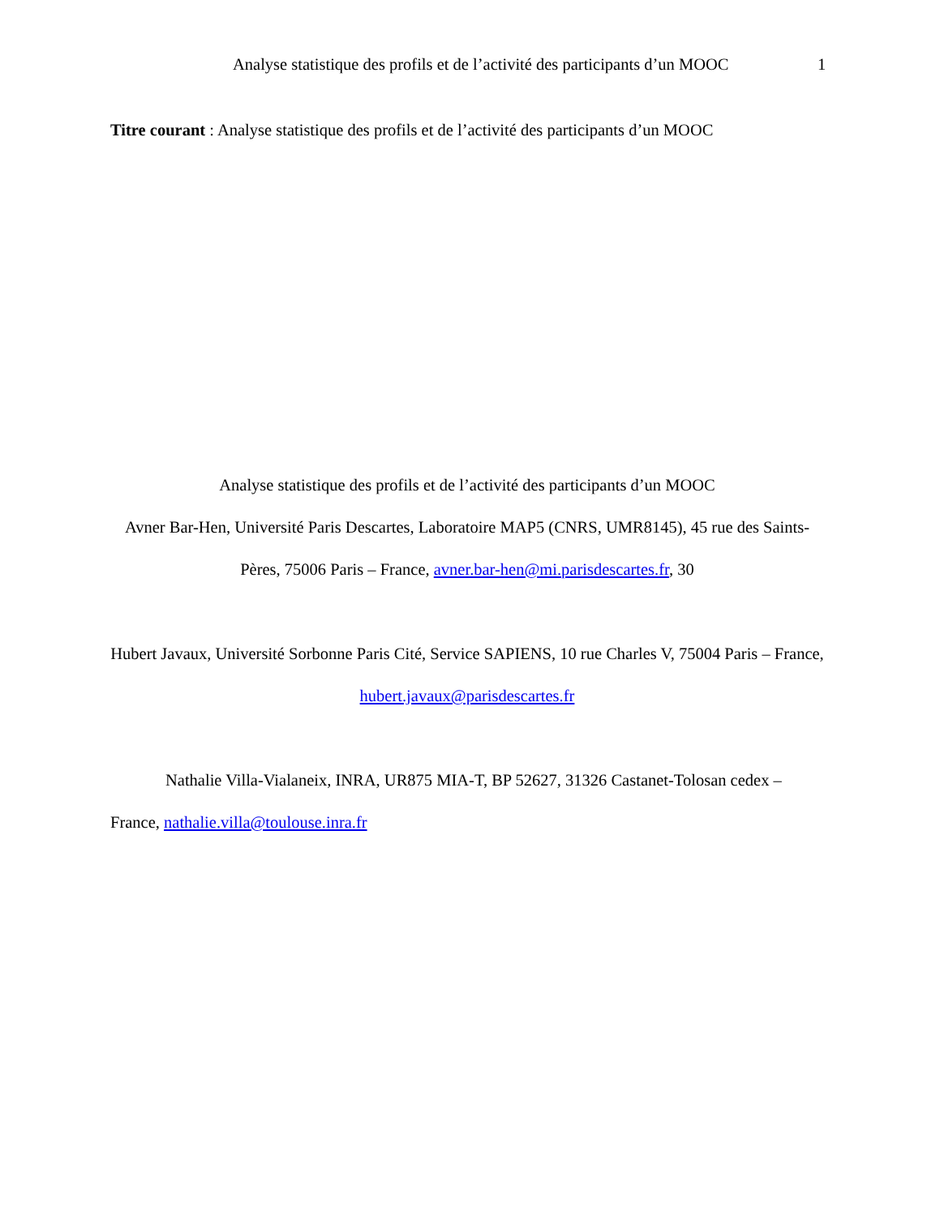Analyse statistique des profils et de l’activité des participants d’un MOOC 1
Titre courant : Analyse statistique des profils et de l’activité des participants d’un MOOC
Analyse statistique des profils et de l’activité des participants d’un MOOC
Avner Bar-Hen, Université Paris Descartes, Laboratoire MAP5 (CNRS, UMR8145), 45 rue des Saints-Pères, 75006 Paris – France, avner.bar-hen@mi.parisdescartes.fr, 30
Hubert Javaux, Université Sorbonne Paris Cité, Service SAPIENS, 10 rue Charles V, 75004 Paris – France, hubert.javaux@parisdescartes.fr
Nathalie Villa-Vialaneix, INRA, UR875 MIA-T, BP 52627, 31326 Castanet-Tolosan cedex – France, nathalie.villa@toulouse.inra.fr